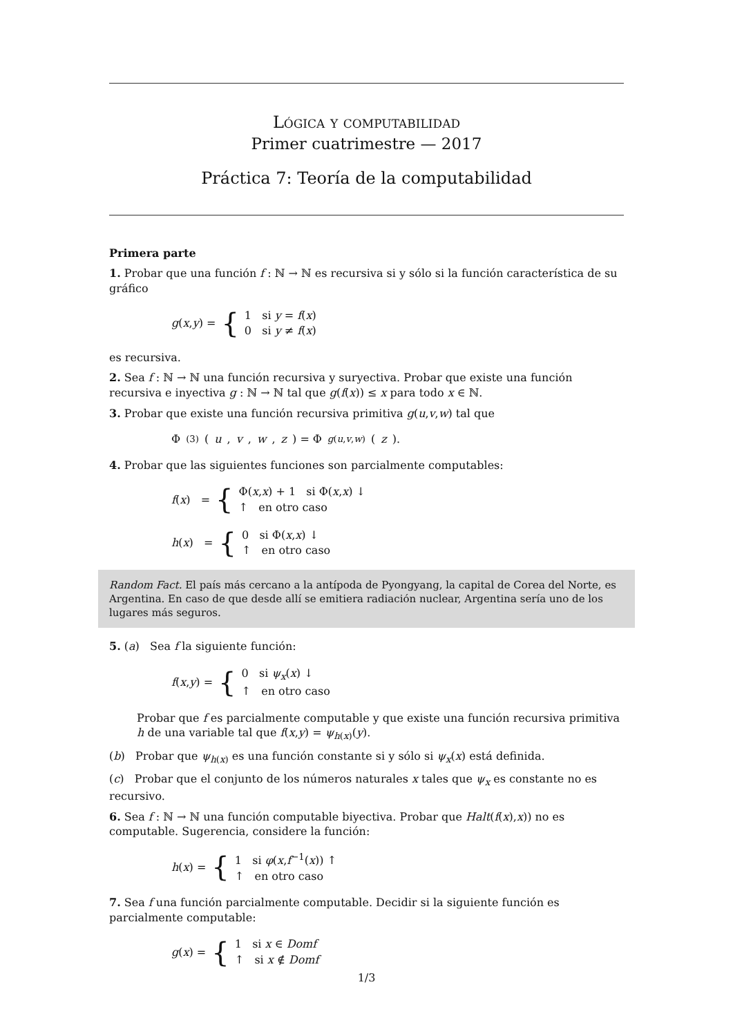Lógica y computabilidad
Primer cuatrimestre — 2017
Práctica 7: Teoría de la computabilidad
Primera parte
1. Probar que una función f : ℕ → ℕ es recursiva si y sólo si la función característica de su gráfico
g(x,y) = {
1 si y = f(x)
0 si y ≠ f(x)
es recursiva.
2. Sea f : ℕ → ℕ una función recursiva y suryectiva. Probar que existe una función recursiva e inyectiva g : ℕ → ℕ tal que g(f(x)) ≤ x para todo x ∈ ℕ.
3. Probar que existe una función recursiva primitiva g(u,v,w) tal que
Φ<sup>(3)</sup>(u, v, w, z) = Φ<sub>g(u,v,w)</sub>(z).
4. Probar que las siguientes funciones son parcialmente computables:
f(x) = {
Φ(x,x) + 1 si Φ(x,x) ↓
↑ en otro caso
h(x) = {
0 si Φ(x,x) ↓
↑ en otro caso
Random Fact. El país más cercano a la antípoda de Pyongyang, la capital de Corea del Norte, es Argentina. En caso de que desde allí se emitiera radiación nuclear, Argentina sería uno de los lugares más seguros.
5. (a) Sea f la siguiente función:
f(x,y) = {
0 si ψ<sub>x</sub>(x) ↓
↑ en otro caso
Probar que f es parcialmente computable y que existe una función recursiva primitiva h de una variable tal que f(x,y) = ψ<sub>h(x)</sub>(y).
(b) Probar que ψ<sub>h(x)</sub> es una función constante si y sólo si ψ<sub>x</sub>(x) está definida.
(c) Probar que el conjunto de los números naturales x tales que ψ<sub>x</sub> es constante no es recursivo.
6. Sea f : ℕ → ℕ una función computable biyectiva. Probar que Halt(f(x),x)) no es computable. Sugerencia, considere la función:
h(x) = {
1 si φ(x,f<sup>−1</sup>(x)) ↑
↑ en otro caso
7. Sea f una función parcialmente computable. Decidir si la siguiente función es parcialmente computable:
g(x) = {
1 si x ∈ Domf
↑ si x ∉ Domf
1/3